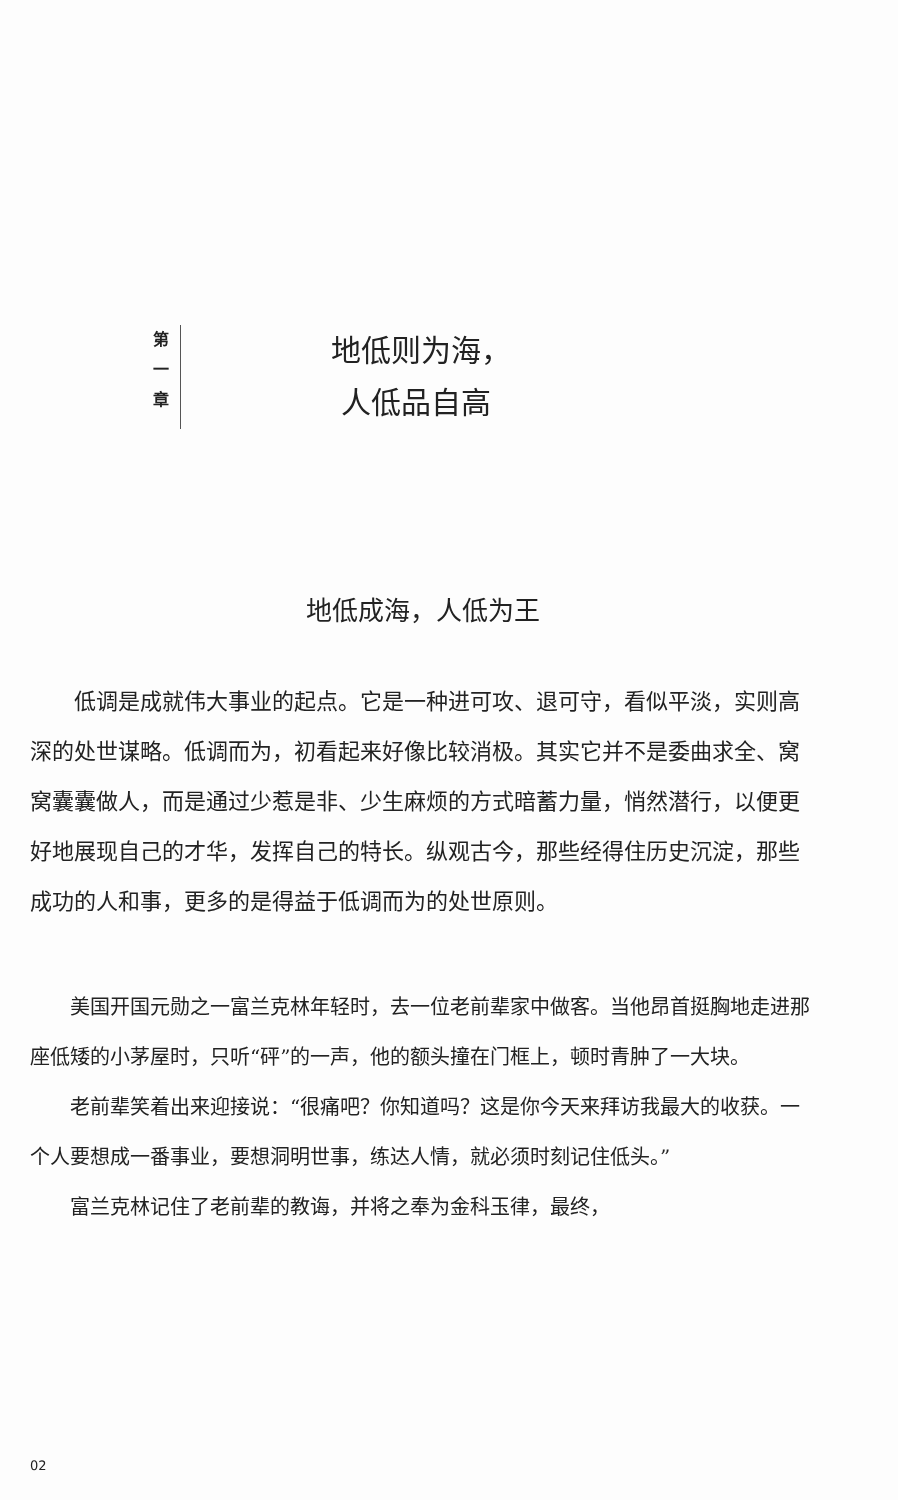第
一
章
地低则为海，
人低品自高
地低成海，人低为王
低调是成就伟大事业的起点。它是一种进可攻、退可守，看似平淡，实则高深的处世谋略。低调而为，初看起来好像比较消极。其实它并不是委曲求全、窝窝囊囊做人，而是通过少惹是非、少生麻烦的方式暗蓄力量，悄然潜行，以便更好地展现自己的才华，发挥自己的特长。纵观古今，那些经得住历史沉淀，那些成功的人和事，更多的是得益于低调而为的处世原则。
美国开国元勋之一富兰克林年轻时，去一位老前辈家中做客。当他昂首挺胸地走进那座低矮的小茅屋时，只听“砰”的一声，他的额头撞在门框上，顿时青肿了一大块。
老前辈笑着出来迎接说：“很痛吧？你知道吗？这是你今天来拜访我最大的收获。一个人要想成一番事业，要想洞明世事，练达人情，就必须时刻记住低头。”
富兰克林记住了老前辈的教诲，并将之奉为金科玉律，最终，
02